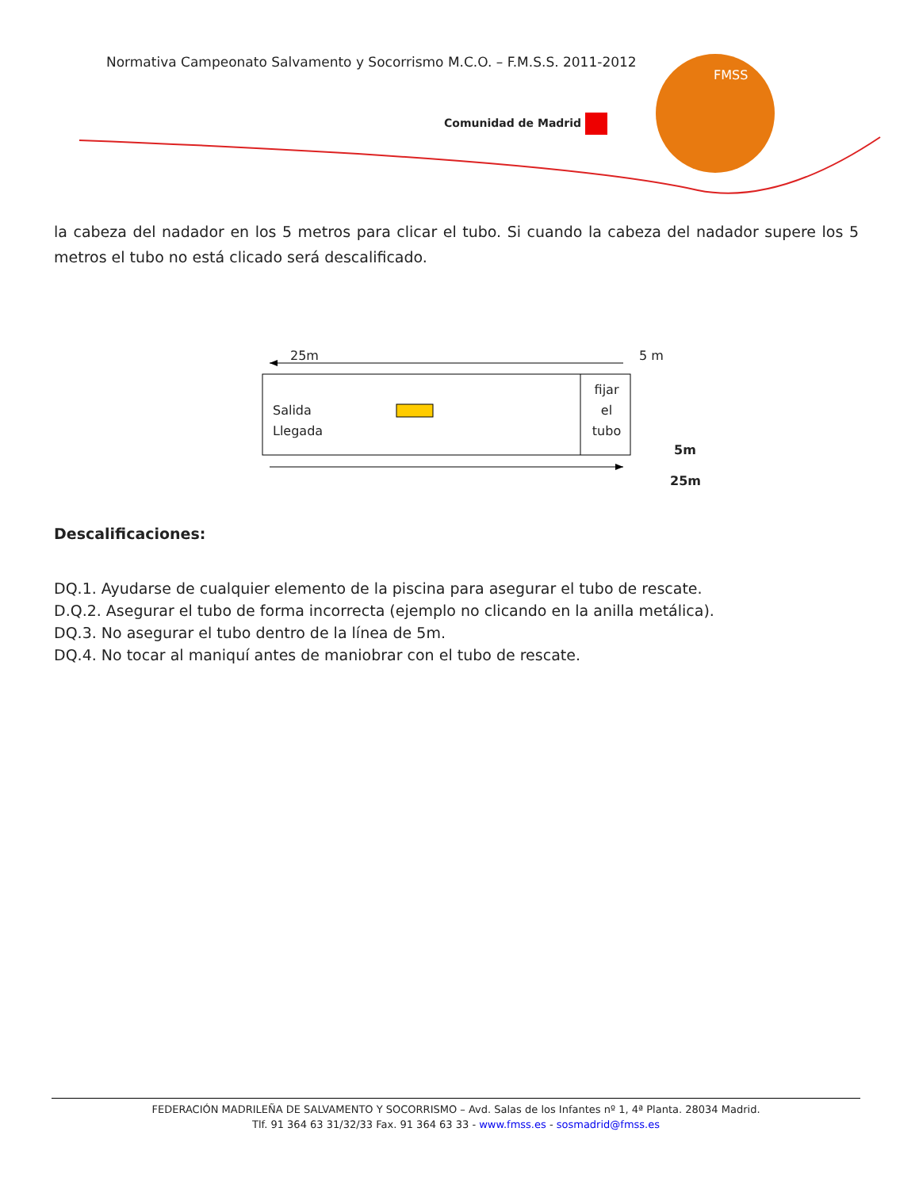Normativa Campeonato Salvamento y Socorrismo M.C.O. – F.M.S.S. 2011-2012
Comunidad de Madrid
FMSS
la cabeza del nadador en los 5 metros para clicar el tubo. Si cuando la cabeza del nadador supere los 5 metros el tubo no está clicado será descalificado.
25m 5 m
Salida
Llegada
fijar
el
tubo
5m
25m
Descalificaciones:
DQ.1. Ayudarse de cualquier elemento de la piscina para asegurar el tubo de rescate.
D.Q.2. Asegurar el tubo de forma incorrecta (ejemplo no clicando en la anilla metálica).
DQ.3. No asegurar el tubo dentro de la línea de 5m.
DQ.4. No tocar al maniquí antes de maniobrar con el tubo de rescate.
FEDERACIÓN MADRILEÑA DE SALVAMENTO Y SOCORRISMO – Avd. Salas de los Infantes nº 1, 4ª Planta. 28034 Madrid.
Tlf. 91 364 63 31/32/33 Fax. 91 364 63 33 - www.fmss.es - sosmadrid@fmss.es